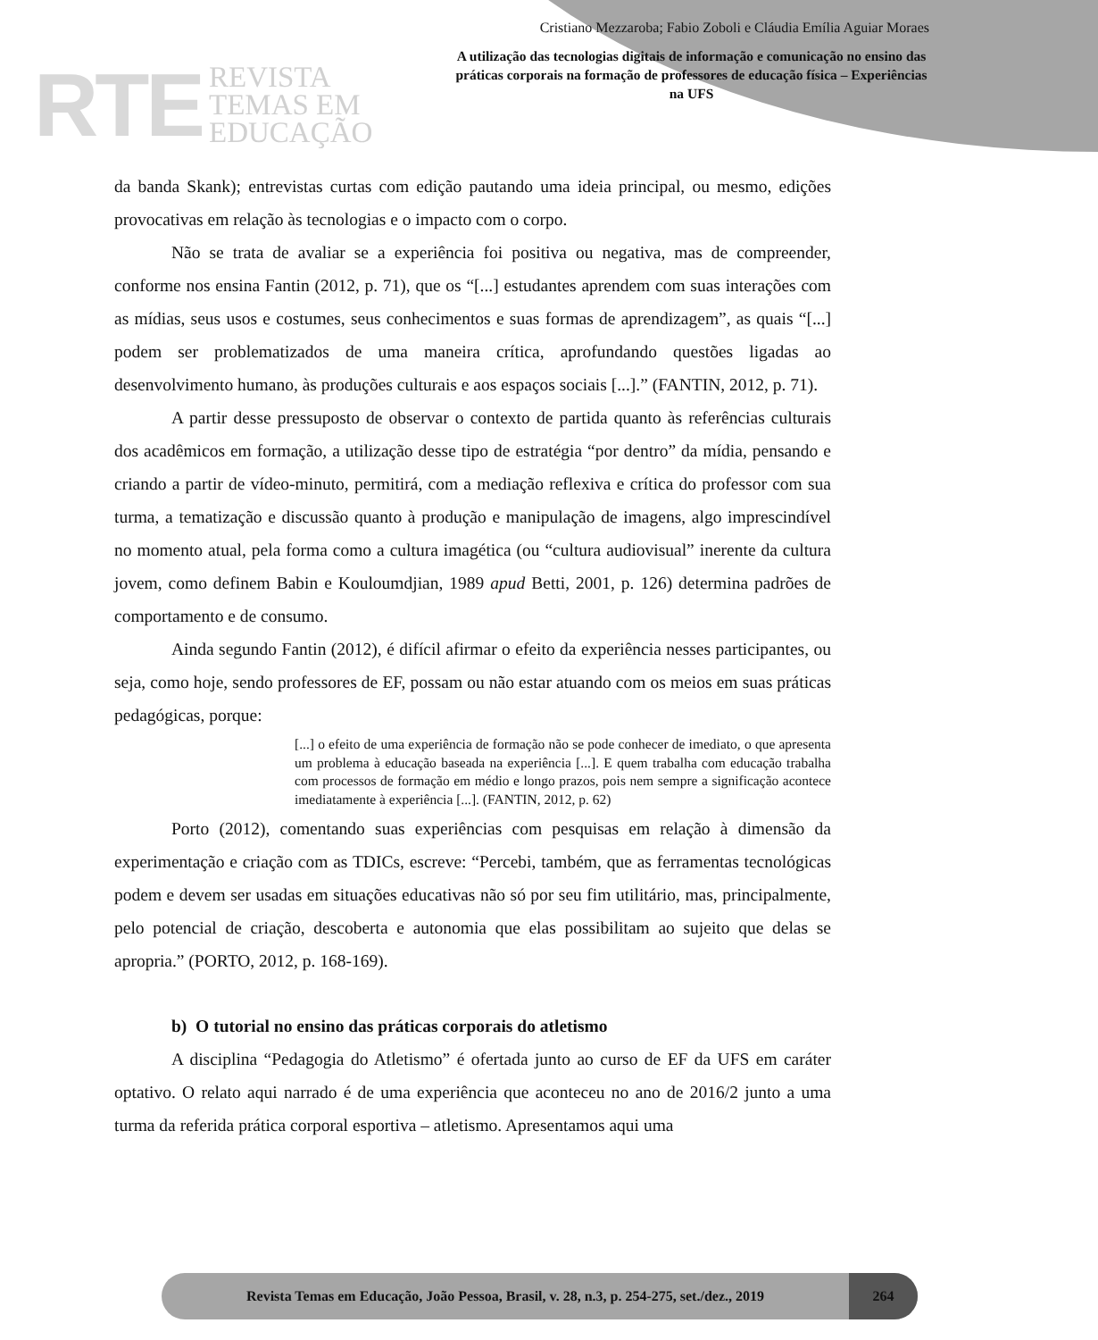RTE
REVISTA
TEMAS EM
EDUCAÇÃO
Cristiano Mezzaroba; Fabio Zoboli e Cláudia Emília Aguiar Moraes
A utilização das tecnologias digitais de informação e comunicação no ensino das práticas corporais na formação de professores de educação física – Experiências na UFS
da banda Skank); entrevistas curtas com edição pautando uma ideia principal, ou mesmo, edições provocativas em relação às tecnologias e o impacto com o corpo.
Não se trata de avaliar se a experiência foi positiva ou negativa, mas de compreender, conforme nos ensina Fantin (2012, p. 71), que os “[...] estudantes aprendem com suas interações com as mídias, seus usos e costumes, seus conhecimentos e suas formas de aprendizagem”, as quais “[...] podem ser problematizados de uma maneira crítica, aprofundando questões ligadas ao desenvolvimento humano, às produções culturais e aos espaços sociais [...].” (FANTIN, 2012, p. 71).
A partir desse pressuposto de observar o contexto de partida quanto às referências culturais dos acadêmicos em formação, a utilização desse tipo de estratégia “por dentro” da mídia, pensando e criando a partir de vídeo-minuto, permitirá, com a mediação reflexiva e crítica do professor com sua turma, a tematização e discussão quanto à produção e manipulação de imagens, algo imprescindível no momento atual, pela forma como a cultura imagética (ou “cultura audiovisual” inerente da cultura jovem, como definem Babin e Kouloumdjian, 1989 apud Betti, 2001, p. 126) determina padrões de comportamento e de consumo.
Ainda segundo Fantin (2012), é difícil afirmar o efeito da experiência nesses participantes, ou seja, como hoje, sendo professores de EF, possam ou não estar atuando com os meios em suas práticas pedagógicas, porque:
[...] o efeito de uma experiência de formação não se pode conhecer de imediato, o que apresenta um problema à educação baseada na experiência [...]. E quem trabalha com educação trabalha com processos de formação em médio e longo prazos, pois nem sempre a significação acontece imediatamente à experiência [...]. (FANTIN, 2012, p. 62)
Porto (2012), comentando suas experiências com pesquisas em relação à dimensão da experimentação e criação com as TDICs, escreve: “Percebi, também, que as ferramentas tecnológicas podem e devem ser usadas em situações educativas não só por seu fim utilitário, mas, principalmente, pelo potencial de criação, descoberta e autonomia que elas possibilitam ao sujeito que delas se apropria.” (PORTO, 2012, p. 168-169).
b) O tutorial no ensino das práticas corporais do atletismo
A disciplina “Pedagogia do Atletismo” é ofertada junto ao curso de EF da UFS em caráter optativo. O relato aqui narrado é de uma experiência que aconteceu no ano de 2016/2 junto a uma turma da referida prática corporal esportiva – atletismo. Apresentamos aqui uma
Revista Temas em Educação, João Pessoa, Brasil, v. 28, n.3, p. 254-275, set./dez., 2019
264